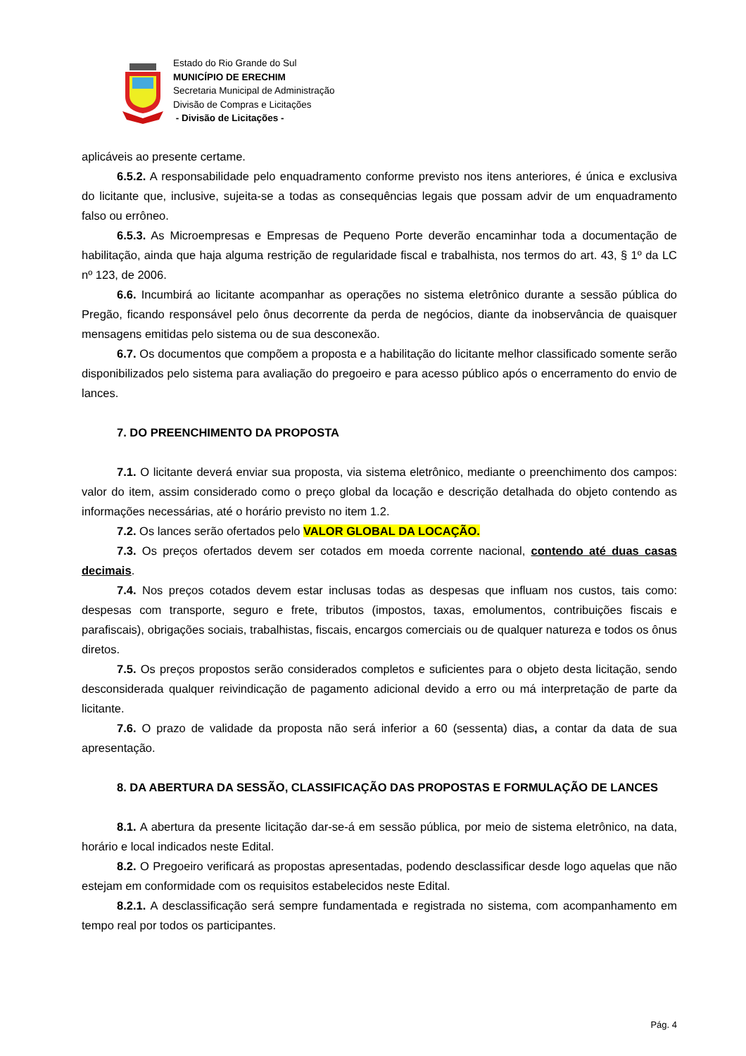Estado do Rio Grande do Sul
MUNICÍPIO DE ERECHIM
Secretaria Municipal de Administração
Divisão de Compras e Licitações
- Divisão de Licitações -
aplicáveis ao presente certame.
6.5.2. A responsabilidade pelo enquadramento conforme previsto nos itens anteriores, é única e exclusiva do licitante que, inclusive, sujeita-se a todas as consequências legais que possam advir de um enquadramento falso ou errôneo.
6.5.3. As Microempresas e Empresas de Pequeno Porte deverão encaminhar toda a documentação de habilitação, ainda que haja alguma restrição de regularidade fiscal e trabalhista, nos termos do art. 43, § 1º da LC nº 123, de 2006.
6.6. Incumbirá ao licitante acompanhar as operações no sistema eletrônico durante a sessão pública do Pregão, ficando responsável pelo ônus decorrente da perda de negócios, diante da inobservância de quaisquer mensagens emitidas pelo sistema ou de sua desconexão.
6.7. Os documentos que compõem a proposta e a habilitação do licitante melhor classificado somente serão disponibilizados pelo sistema para avaliação do pregoeiro e para acesso público após o encerramento do envio de lances.
7. DO PREENCHIMENTO DA PROPOSTA
7.1. O licitante deverá enviar sua proposta, via sistema eletrônico, mediante o preenchimento dos campos: valor do item, assim considerado como o preço global da locação e descrição detalhada do objeto contendo as informações necessárias, até o horário previsto no item 1.2.
7.2. Os lances serão ofertados pelo VALOR GLOBAL DA LOCAÇÃO.
7.3. Os preços ofertados devem ser cotados em moeda corrente nacional, contendo até duas casas decimais.
7.4. Nos preços cotados devem estar inclusas todas as despesas que influam nos custos, tais como: despesas com transporte, seguro e frete, tributos (impostos, taxas, emolumentos, contribuições fiscais e parafiscais), obrigações sociais, trabalhistas, fiscais, encargos comerciais ou de qualquer natureza e todos os ônus diretos.
7.5. Os preços propostos serão considerados completos e suficientes para o objeto desta licitação, sendo desconsiderada qualquer reivindicação de pagamento adicional devido a erro ou má interpretação de parte da licitante.
7.6. O prazo de validade da proposta não será inferior a 60 (sessenta) dias, a contar da data de sua apresentação.
8. DA ABERTURA DA SESSÃO, CLASSIFICAÇÃO DAS PROPOSTAS E FORMULAÇÃO DE LANCES
8.1. A abertura da presente licitação dar-se-á em sessão pública, por meio de sistema eletrônico, na data, horário e local indicados neste Edital.
8.2. O Pregoeiro verificará as propostas apresentadas, podendo desclassificar desde logo aquelas que não estejam em conformidade com os requisitos estabelecidos neste Edital.
8.2.1. A desclassificação será sempre fundamentada e registrada no sistema, com acompanhamento em tempo real por todos os participantes.
Pág. 4